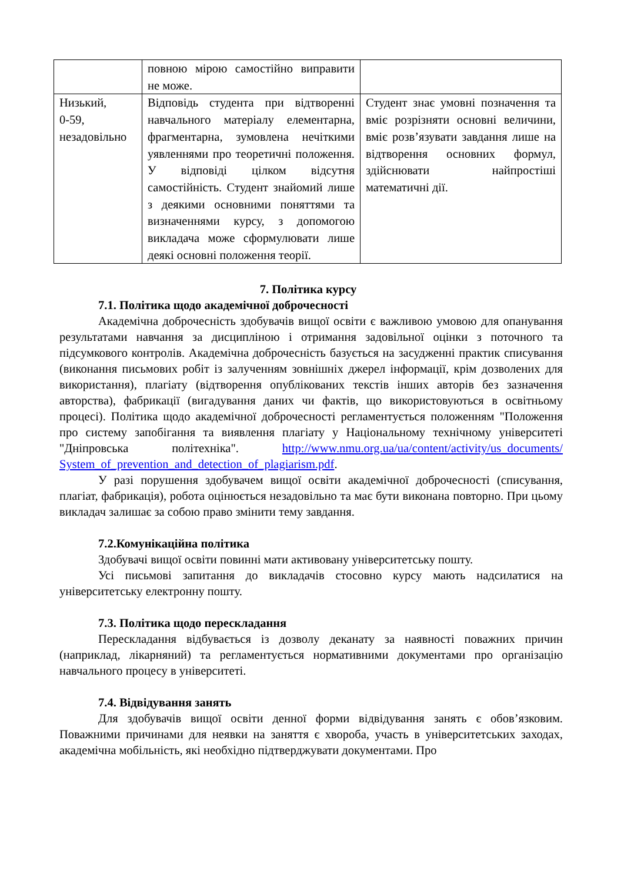| | повною мірою самостійно виправити не може. | |
| Низький, 0-59, незадовільно | Відповідь студента при відтворенні навчального матеріалу елементарна, фрагментарна, зумовлена нечіткими уявленнями про теоретичні положення. У відповіді цілком відсутня самостійність. Студент знайомий лише з деякими основними поняттями та визначеннями курсу, з допомогою викладача може сформулювати лише деякі основні положення теорії. | Студент знає умовні позначення та вміє розрізняти основні величини, вміє розв’язувати завдання лише на відтворення основних формул, здійснювати найпростіші математичні дії. |
7. Політика курсу
7.1. Політика щодо академічної доброчесності
Академічна доброчесність здобувачів вищої освіти є важливою умовою для опанування результатами навчання за дисципліною і отримання задовільної оцінки з поточного та підсумкового контролів. Академічна доброчесність базується на засудженні практик списування (виконання письмових робіт із залученням зовнішніх джерел інформації, крім дозволених для використання), плагіату (відтворення опублікованих текстів інших авторів без зазначення авторства), фабрикації (вигадування даних чи фактів, що використовуються в освітньому процесі). Політика щодо академічної доброчесності регламентується положенням "Положення про систему запобігання та виявлення плагіату у Національному технічному університеті "Дніпровська політехніка". http://www.nmu.org.ua/ua/content/activity/us_documents/ System_of_prevention_and_detection_of_plagiarism.pdf.
У разі порушення здобувачем вищої освіти академічної доброчесності (списування, плагіат, фабрикація), робота оцінюється незадовільно та має бути виконана повторно. При цьому викладач залишає за собою право змінити тему завдання.
7.2.Комунікаційна політика
Здобувачі вищої освіти повинні мати активовану університетську пошту.
Усі письмові запитання до викладачів стосовно курсу мають надсилатися на університетську електронну пошту.
7.3. Політика щодо перескладання
Перескладання відбувається із дозволу деканату за наявності поважних причин (наприклад, лікарняний) та регламентується нормативними документами про організацію навчального процесу в університеті.
7.4. Відвідування занять
Для здобувачів вищої освіти денної форми відвідування занять є обов’язковим. Поважними причинами для неявки на заняття є хвороба, участь в університетських заходах, академічна мобільність, які необхідно підтверджувати документами. Про